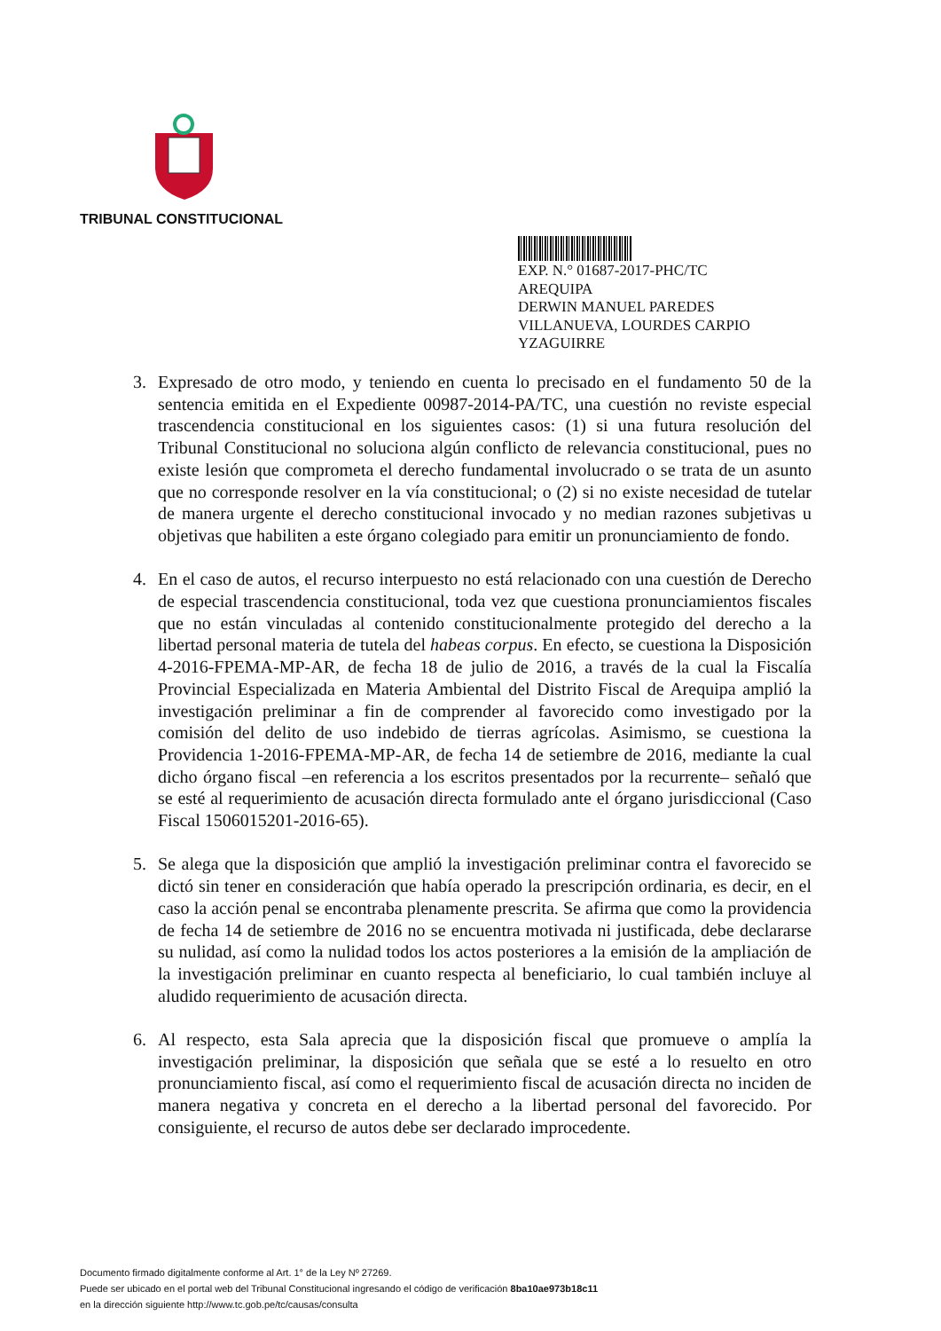TRIBUNAL CONSTITUCIONAL
EXP. N.° 01687-2017-PHC/TC
AREQUIPA
DERWIN MANUEL PAREDES
VILLANUEVA, LOURDES CARPIO
YZAGUIRRE
3. Expresado de otro modo, y teniendo en cuenta lo precisado en el fundamento 50 de la sentencia emitida en el Expediente 00987-2014-PA/TC, una cuestión no reviste especial trascendencia constitucional en los siguientes casos: (1) si una futura resolución del Tribunal Constitucional no soluciona algún conflicto de relevancia constitucional, pues no existe lesión que comprometa el derecho fundamental involucrado o se trata de un asunto que no corresponde resolver en la vía constitucional; o (2) si no existe necesidad de tutelar de manera urgente el derecho constitucional invocado y no median razones subjetivas u objetivas que habiliten a este órgano colegiado para emitir un pronunciamiento de fondo.
4. En el caso de autos, el recurso interpuesto no está relacionado con una cuestión de Derecho de especial trascendencia constitucional, toda vez que cuestiona pronunciamientos fiscales que no están vinculadas al contenido constitucionalmente protegido del derecho a la libertad personal materia de tutela del habeas corpus. En efecto, se cuestiona la Disposición 4-2016-FPEMA-MP-AR, de fecha 18 de julio de 2016, a través de la cual la Fiscalía Provincial Especializada en Materia Ambiental del Distrito Fiscal de Arequipa amplió la investigación preliminar a fin de comprender al favorecido como investigado por la comisión del delito de uso indebido de tierras agrícolas. Asimismo, se cuestiona la Providencia 1-2016-FPEMA-MP-AR, de fecha 14 de setiembre de 2016, mediante la cual dicho órgano fiscal –en referencia a los escritos presentados por la recurrente– señaló que se esté al requerimiento de acusación directa formulado ante el órgano jurisdiccional (Caso Fiscal 1506015201-2016-65).
5. Se alega que la disposición que amplió la investigación preliminar contra el favorecido se dictó sin tener en consideración que había operado la prescripción ordinaria, es decir, en el caso la acción penal se encontraba plenamente prescrita. Se afirma que como la providencia de fecha 14 de setiembre de 2016 no se encuentra motivada ni justificada, debe declararse su nulidad, así como la nulidad todos los actos posteriores a la emisión de la ampliación de la investigación preliminar en cuanto respecta al beneficiario, lo cual también incluye al aludido requerimiento de acusación directa.
6. Al respecto, esta Sala aprecia que la disposición fiscal que promueve o amplía la investigación preliminar, la disposición que señala que se esté a lo resuelto en otro pronunciamiento fiscal, así como el requerimiento fiscal de acusación directa no inciden de manera negativa y concreta en el derecho a la libertad personal del favorecido. Por consiguiente, el recurso de autos debe ser declarado improcedente.
Documento firmado digitalmente conforme al Art. 1° de la Ley Nº 27269.
Puede ser ubicado en el portal web del Tribunal Constitucional ingresando el código de verificación 8ba10ae973b18c11
en la dirección siguiente http://www.tc.gob.pe/tc/causas/consulta